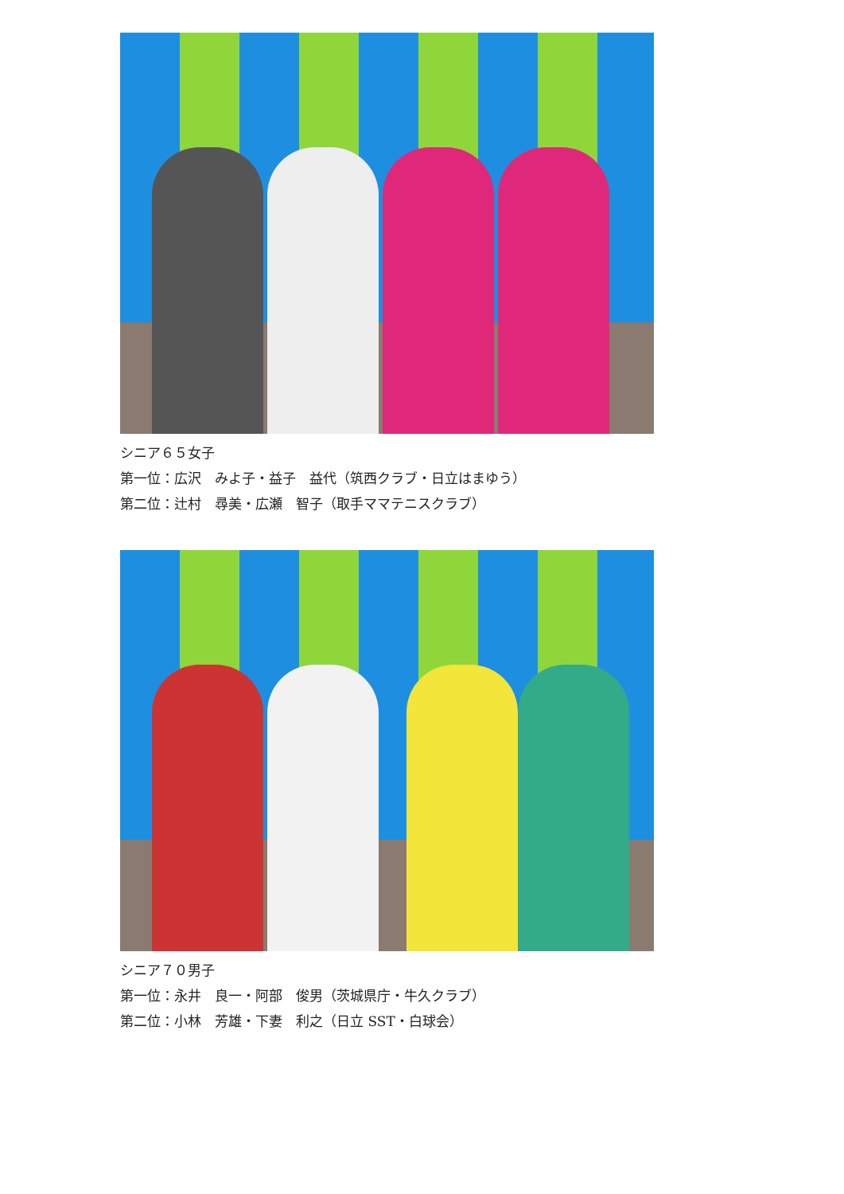シニア６５女子
第一位：広沢　みよ子・益子　益代（筑西クラブ・日立はまゆう）
第二位：辻村　尋美・広瀬　智子（取手ママテニスクラブ）
シニア７０男子
第一位：永井　良一・阿部　俊男（茨城県庁・牛久クラブ）
第二位：小林　芳雄・下妻　利之（日立 SST・白球会）